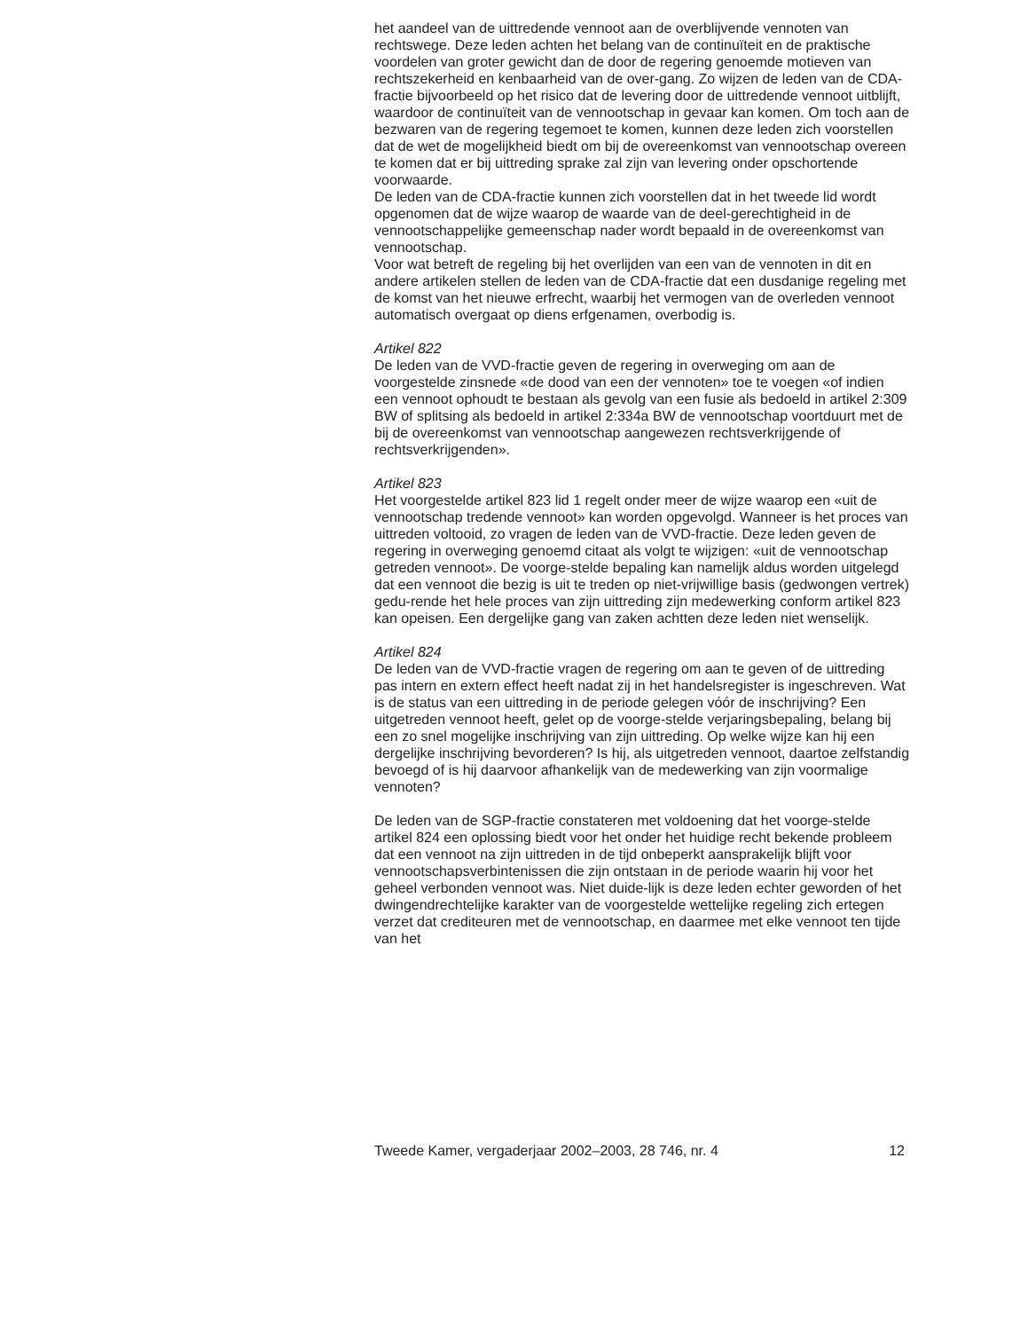het aandeel van de uittredende vennoot aan de overblijvende vennoten van rechtswege. Deze leden achten het belang van de continuïteit en de praktische voordelen van groter gewicht dan de door de regering genoemde motieven van rechtszekerheid en kenbaarheid van de over-gang. Zo wijzen de leden van de CDA-fractie bijvoorbeeld op het risico dat de levering door de uittredende vennoot uitblijft, waardoor de continuïteit van de vennootschap in gevaar kan komen. Om toch aan de bezwaren van de regering tegemoet te komen, kunnen deze leden zich voorstellen dat de wet de mogelijkheid biedt om bij de overeenkomst van vennootschap overeen te komen dat er bij uittreding sprake zal zijn van levering onder opschortende voorwaarde.
De leden van de CDA-fractie kunnen zich voorstellen dat in het tweede lid wordt opgenomen dat de wijze waarop de waarde van de deel-gerechtigheid in de vennootschappelijke gemeenschap nader wordt bepaald in de overeenkomst van vennootschap.
Voor wat betreft de regeling bij het overlijden van een van de vennoten in dit en andere artikelen stellen de leden van de CDA-fractie dat een dusdanige regeling met de komst van het nieuwe erfrecht, waarbij het vermogen van de overleden vennoot automatisch overgaat op diens erfgenamen, overbodig is.
Artikel 822
De leden van de VVD-fractie geven de regering in overweging om aan de voorgestelde zinsnede «de dood van een der vennoten» toe te voegen «of indien een vennoot ophoudt te bestaan als gevolg van een fusie als bedoeld in artikel 2:309 BW of splitsing als bedoeld in artikel 2:334a BW de vennootschap voortduurt met de bij de overeenkomst van vennootschap aangewezen rechtsverkrijgende of rechtsverkrijgenden».
Artikel 823
Het voorgestelde artikel 823 lid 1 regelt onder meer de wijze waarop een «uit de vennootschap tredende vennoot» kan worden opgevolgd. Wanneer is het proces van uittreden voltooid, zo vragen de leden van de VVD-fractie. Deze leden geven de regering in overweging genoemd citaat als volgt te wijzigen: «uit de vennootschap getreden vennoot». De voorge-stelde bepaling kan namelijk aldus worden uitgelegd dat een vennoot die bezig is uit te treden op niet-vrijwillige basis (gedwongen vertrek) gedu-rende het hele proces van zijn uittreding zijn medewerking conform artikel 823 kan opeisen. Een dergelijke gang van zaken achtten deze leden niet wenselijk.
Artikel 824
De leden van de VVD-fractie vragen de regering om aan te geven of de uittreding pas intern en extern effect heeft nadat zij in het handelsregister is ingeschreven. Wat is de status van een uittreding in de periode gelegen vóór de inschrijving? Een uitgetreden vennoot heeft, gelet op de voorge-stelde verjaringsbepaling, belang bij een zo snel mogelijke inschrijving van zijn uittreding. Op welke wijze kan hij een dergelijke inschrijving bevorderen? Is hij, als uitgetreden vennoot, daartoe zelfstandig bevoegd of is hij daarvoor afhankelijk van de medewerking van zijn voormalige vennoten?
De leden van de SGP-fractie constateren met voldoening dat het voorge-stelde artikel 824 een oplossing biedt voor het onder het huidige recht bekende probleem dat een vennoot na zijn uittreden in de tijd onbeperkt aansprakelijk blijft voor vennootschapsverbintenissen die zijn ontstaan in de periode waarin hij voor het geheel verbonden vennoot was. Niet duide-lijk is deze leden echter geworden of het dwingendrechtelijke karakter van de voorgestelde wettelijke regeling zich ertegen verzet dat crediteuren met de vennootschap, en daarmee met elke vennoot ten tijde van het
Tweede Kamer, vergaderjaar 2002–2003, 28 746, nr. 4 12